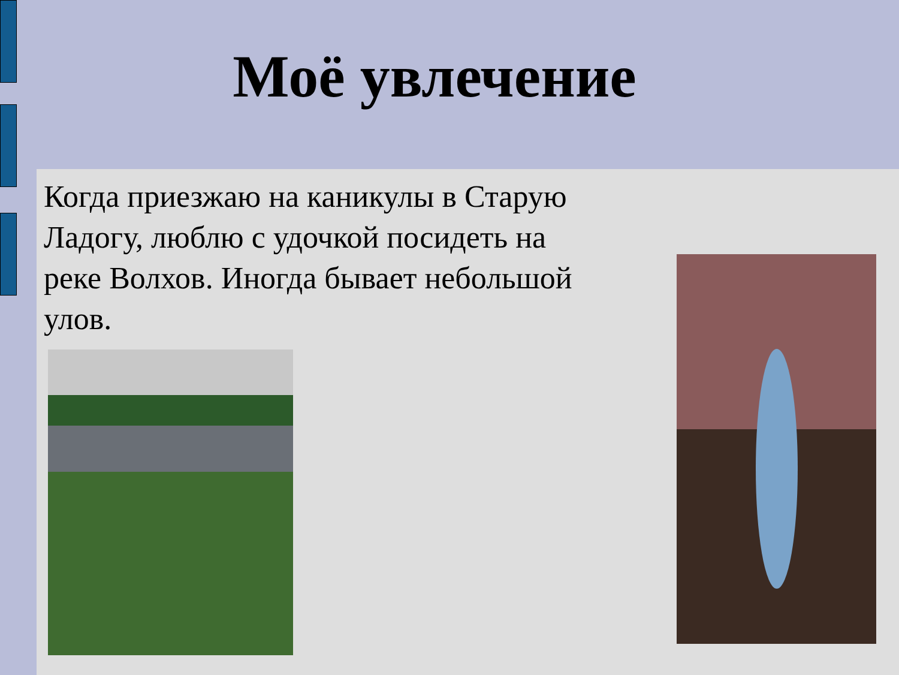Моё увлечение
Когда приезжаю на каникулы в Старую Ладогу, люблю с удочкой посидеть на реке Волхов. Иногда бывает небольшой улов.